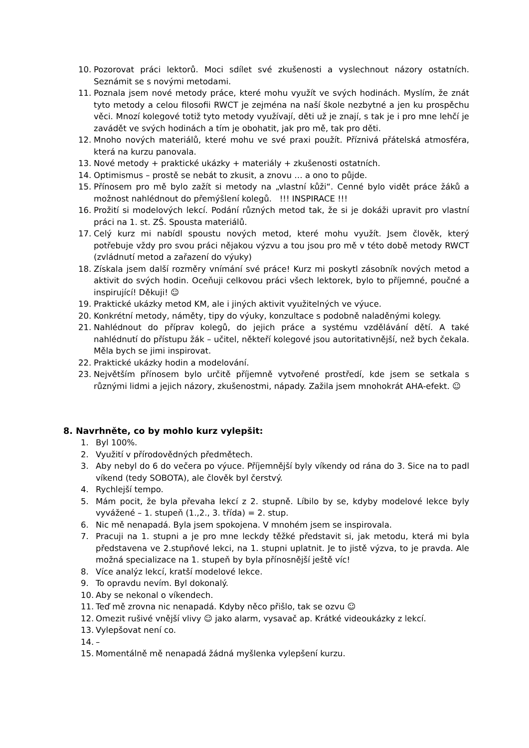10. Pozorovat práci lektorů. Moci sdílet své zkušenosti a vyslechnout názory ostatních. Seznámit se s novými metodami.
11. Poznala jsem nové metody práce, které mohu využít ve svých hodinách. Myslím, že znát tyto metody a celou filosofii RWCT je zejména na naší škole nezbytné a jen ku prospěchu věci. Mnozí kolegové totiž tyto metody využívají, děti už je znají, s tak je i pro mne lehčí je zavádět ve svých hodinách a tím je obohatit, jak pro mě, tak pro děti.
12. Mnoho nových materiálů, které mohu ve své praxi použít. Příznivá přátelská atmosféra, která na kurzu panovala.
13. Nové metody + praktické ukázky + materiály + zkušenosti ostatních.
14. Optimismus – prostě se nebát to zkusit, a znovu … a ono to půjde.
15. Přínosem pro mě bylo zažít si metody na „vlastní kůži“. Cenné bylo vidět práce žáků a možnost nahlédnout do přemýšlení kolegů. !!! INSPIRACE !!!
16. Prožití si modelových lekcí. Podání různých metod tak, že si je dokáži upravit pro vlastní práci na 1. st. ZŠ. Spousta materiálů.
17. Celý kurz mi nabídl spoustu nových metod, které mohu využít. Jsem člověk, který potřebuje vždy pro svou práci nějakou výzvu a tou jsou pro mě v této době metody RWCT (zvládnutí metod a zařazení do výuky)
18. Získala jsem další rozměry vnímání své práce! Kurz mi poskytl zásobník nových metod a aktivit do svých hodin. Oceňuji celkovou práci všech lektorek, bylo to příjemné, poučné a inspirující! Děkuji! ☺
19. Praktické ukázky metod KM, ale i jiných aktivit využitelných ve výuce.
20. Konkrétní metody, náměty, tipy do výuky, konzultace s podobně naladěnými kolegy.
21. Nahlédnout do příprav kolegů, do jejich práce a systému vzdělávání dětí. A také nahlédnutí do přístupu žák – učitel, někteří kolegové jsou autoritativnější, než bych čekala. Měla bych se jimi inspirovat.
22. Praktické ukázky hodin a modelování.
23. Největším přínosem bylo určitě příjemně vytvořené prostředí, kde jsem se setkala s různými lidmi a jejich názory, zkušenostmi, nápady. Zažila jsem mnohokrát AHA-efekt. ☺
8. Navrhněte, co by mohlo kurz vylepšit:
1. Byl 100%.
2. Využití v přírodovědných předmětech.
3. Aby nebyl do 6 do večera po výuce. Příjemnější byly víkendy od rána do 3. Sice na to padl víkend (tedy SOBOTA), ale člověk byl čerstvý.
4. Rychlejší tempo.
5. Mám pocit, že byla převaha lekcí z 2. stupně. Líbilo by se, kdyby modelové lekce byly vyvážené – 1. stupeň (1.,2., 3. třída) = 2. stup.
6. Nic mě nenapadá. Byla jsem spokojena. V mnohém jsem se inspirovala.
7. Pracuji na 1. stupni a je pro mne leckdy těžké představit si, jak metodu, která mi byla představena ve 2.stupňové lekci, na 1. stupni uplatnit. Je to jistě výzva, to je pravda. Ale možná specializace na 1. stupeň by byla přínosnější ještě víc!
8. Více analýz lekcí, kratší modelové lekce.
9. To opravdu nevím. Byl dokonalý.
10. Aby se nekonal o víkendech.
11. Teď mě zrovna nic nenapadá. Kdyby něco přišlo, tak se ozvu ☺
12. Omezit rušivé vnější vlivy ☺ jako alarm, vysavač ap. Krátké videoukázky z lekcí.
13. Vylepšovat není co.
14. –
15. Momentálně mě nenapadá žádná myšlenka vylepšení kurzu.